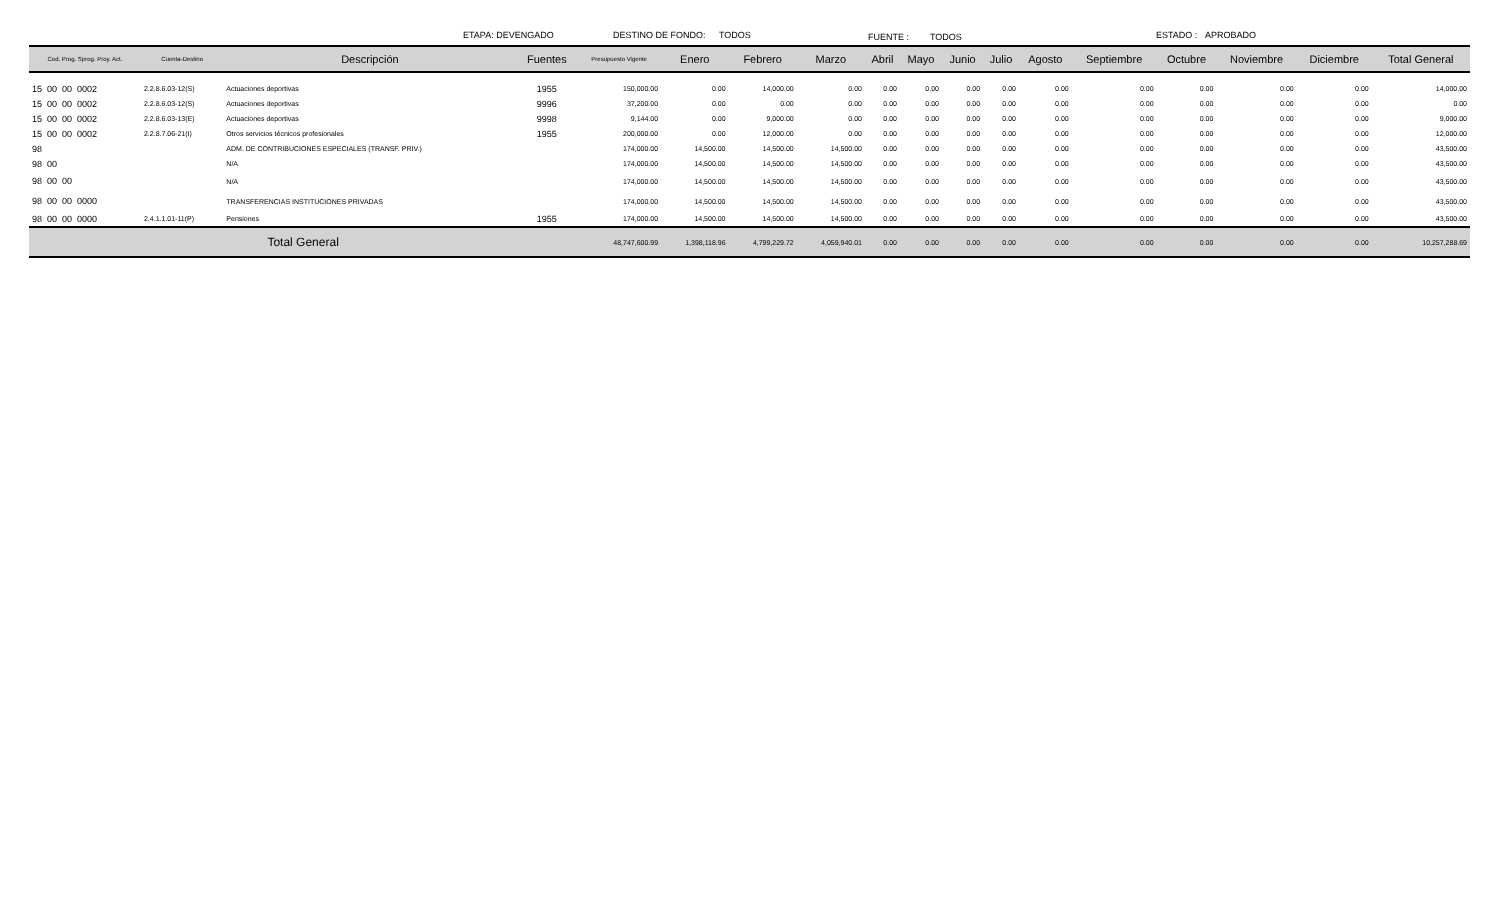ETAPA: DEVENGADO DESTINO DE FONDO: TODOS FUENTE : TODOS ESTADO : APROBADO
| Cod. Prog. Sprog. Proy. Act. | Cuenta-Destino | Descripción | Fuentes | Presupuesto Vigente | Enero | Febrero | Marzo | Abril | Mayo | Junio | Julio | Agosto | Septiembre | Octubre | Noviembre | Diciembre | Total General |
| --- | --- | --- | --- | --- | --- | --- | --- | --- | --- | --- | --- | --- | --- | --- | --- | --- | --- |
| 15 00 00 0002 | 2.2.8.6.03-12(S) | Actuaciones deportivas | 1955 | 150,000.00 | 0.00 | 14,000.00 | 0.00 | 0.00 | 0.00 | 0.00 | 0.00 | 0.00 | 0.00 | 0.00 | 0.00 | 0.00 | 14,000.00 |
| 15 00 00 0002 | 2.2.8.6.03-12(S) | Actuaciones deportivas | 9996 | 37,200.00 | 0.00 | 0.00 | 0.00 | 0.00 | 0.00 | 0.00 | 0.00 | 0.00 | 0.00 | 0.00 | 0.00 | 0.00 | 0.00 |
| 15 00 00 0002 | 2.2.8.6.03-13(E) | Actuaciones deportivas | 9998 | 9,144.00 | 0.00 | 9,000.00 | 0.00 | 0.00 | 0.00 | 0.00 | 0.00 | 0.00 | 0.00 | 0.00 | 0.00 | 0.00 | 9,000.00 |
| 15 00 00 0002 | 2.2.8.7.06-21(I) | Otros servicios técnicos profesionales | 1955 | 200,000.00 | 0.00 | 12,000.00 | 0.00 | 0.00 | 0.00 | 0.00 | 0.00 | 0.00 | 0.00 | 0.00 | 0.00 | 0.00 | 12,000.00 |
| 98 | | ADM. DE CONTRIBUCIONES ESPECIALES (TRANSF. PRIV.) | | 174,000.00 | 14,500.00 | 14,500.00 | 14,500.00 | 0.00 | 0.00 | 0.00 | 0.00 | 0.00 | 0.00 | 0.00 | 0.00 | 0.00 | 43,500.00 |
| 98 00 | | N/A | | 174,000.00 | 14,500.00 | 14,500.00 | 14,500.00 | 0.00 | 0.00 | 0.00 | 0.00 | 0.00 | 0.00 | 0.00 | 0.00 | 0.00 | 43,500.00 |
| 98 00 00 | | N/A | | 174,000.00 | 14,500.00 | 14,500.00 | 14,500.00 | 0.00 | 0.00 | 0.00 | 0.00 | 0.00 | 0.00 | 0.00 | 0.00 | 0.00 | 43,500.00 |
| 98 00 00 0000 | | TRANSFERENCIAS INSTITUCIONES PRIVADAS | | 174,000.00 | 14,500.00 | 14,500.00 | 14,500.00 | 0.00 | 0.00 | 0.00 | 0.00 | 0.00 | 0.00 | 0.00 | 0.00 | 0.00 | 43,500.00 |
| 98 00 00 0000 | 2.4.1.1.01-11(P) | Pensiones | 1955 | 174,000.00 | 14,500.00 | 14,500.00 | 14,500.00 | 0.00 | 0.00 | 0.00 | 0.00 | 0.00 | 0.00 | 0.00 | 0.00 | 0.00 | 43,500.00 |
| Total General | | | | 48,747,600.99 | 1,398,118.96 | 4,799,229.72 | 4,059,940.01 | 0.00 | 0.00 | 0.00 | 0.00 | 0.00 | 0.00 | 0.00 | 0.00 | 0.00 | 10,257,288.69 |